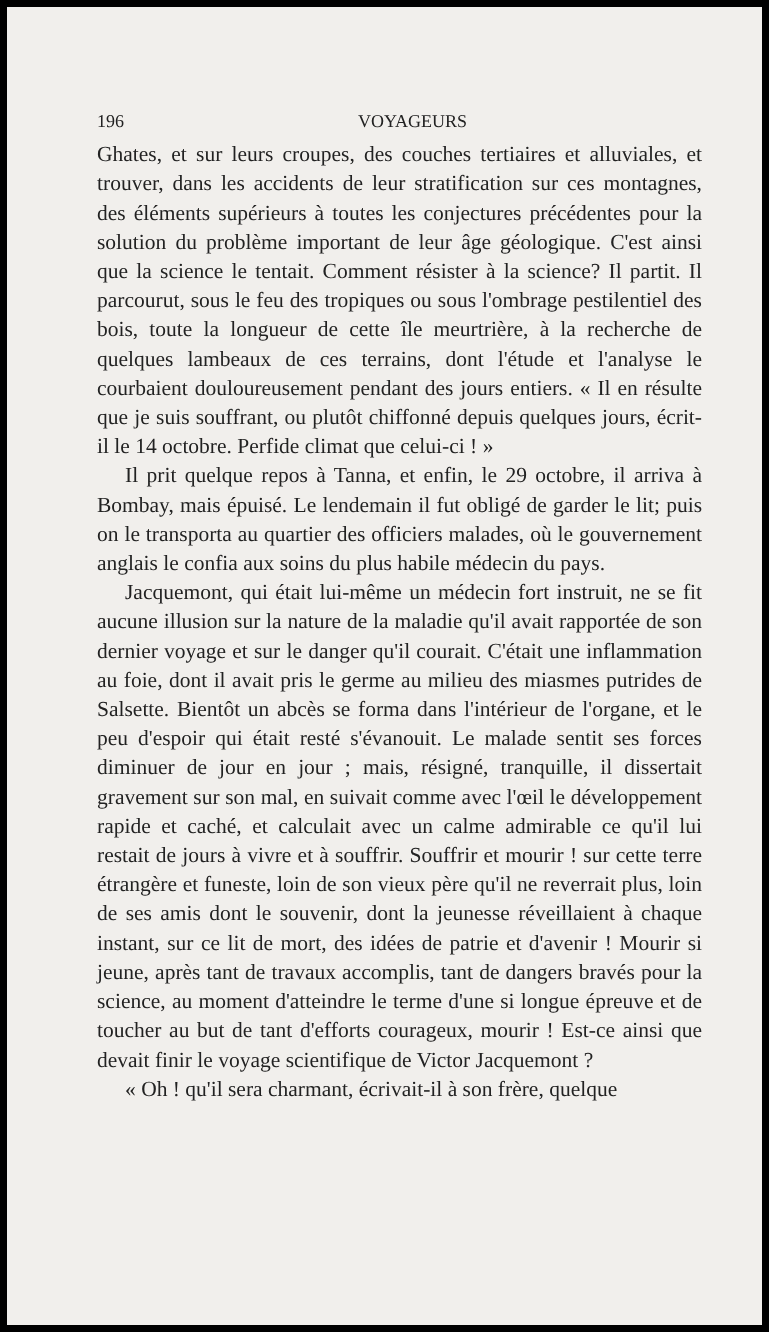196 VOYAGEURS
Ghates, et sur leurs croupes, des couches tertiaires et alluviales, et trouver, dans les accidents de leur stratification sur ces montagnes, des éléments supérieurs à toutes les conjectures précédentes pour la solution du problème important de leur âge géologique. C'est ainsi que la science le tentait. Comment résister à la science? Il partit. Il parcourut, sous le feu des tropiques ou sous l'ombrage pestilentiel des bois, toute la longueur de cette île meurtrière, à la recherche de quelques lambeaux de ces terrains, dont l'étude et l'analyse le courbaient douloureusement pendant des jours entiers. « Il en résulte que je suis souffrant, ou plutôt chiffonné depuis quelques jours, écrit-il le 14 octobre. Perfide climat que celui-ci ! »
Il prit quelque repos à Tanna, et enfin, le 29 octobre, il arriva à Bombay, mais épuisé. Le lendemain il fut obligé de garder le lit; puis on le transporta au quartier des officiers malades, où le gouvernement anglais le confia aux soins du plus habile médecin du pays.
Jacquemont, qui était lui-même un médecin fort instruit, ne se fit aucune illusion sur la nature de la maladie qu'il avait rapportée de son dernier voyage et sur le danger qu'il courait. C'était une inflammation au foie, dont il avait pris le germe au milieu des miasmes putrides de Salsette. Bientôt un abcès se forma dans l'intérieur de l'organe, et le peu d'espoir qui était resté s'évanouit. Le malade sentit ses forces diminuer de jour en jour ; mais, résigné, tranquille, il dissertait gravement sur son mal, en suivait comme avec l'œil le développement rapide et caché, et calculait avec un calme admirable ce qu'il lui restait de jours à vivre et à souffrir. Souffrir et mourir ! sur cette terre étrangère et funeste, loin de son vieux père qu'il ne reverrait plus, loin de ses amis dont le souvenir, dont la jeunesse réveillaient à chaque instant, sur ce lit de mort, des idées de patrie et d'avenir ! Mourir si jeune, après tant de travaux accomplis, tant de dangers bravés pour la science, au moment d'atteindre le terme d'une si longue épreuve et de toucher au but de tant d'efforts courageux, mourir ! Est-ce ainsi que devait finir le voyage scientifique de Victor Jacquemont ?
« Oh ! qu'il sera charmant, écrivait-il à son frère, quelque